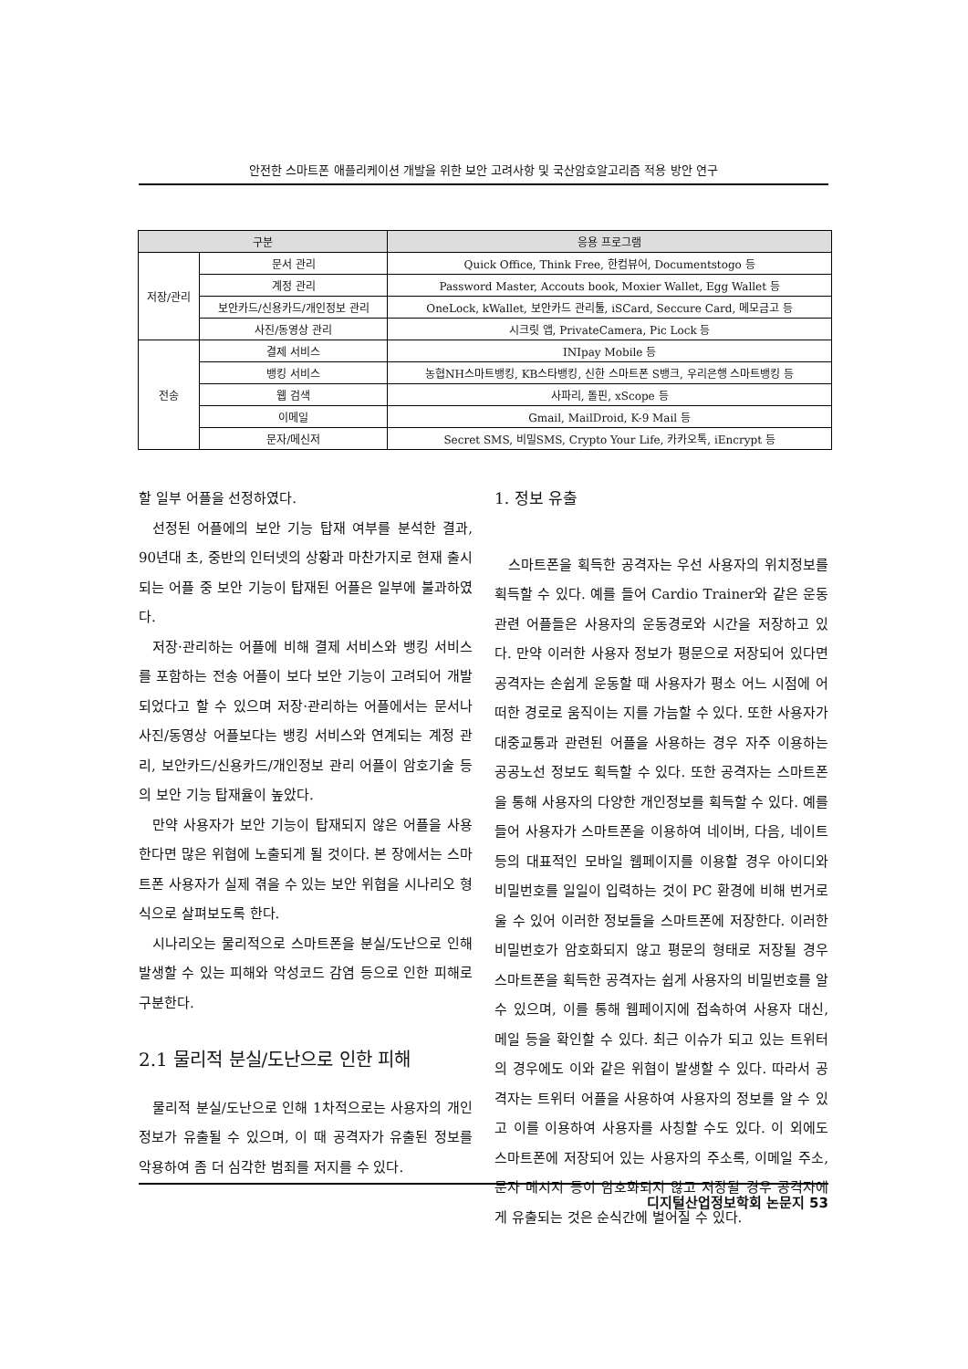안전한 스마트폰 애플리케이션 개발을 위한 보안 고려사항 및 국산암호알고리즘 적용 방안 연구
| 구분 | | 응용 프로그램 |
| --- | --- | --- |
| 저장/관리 | 문서 관리 | Quick Office, Think Free, 한컴뷰어, Documentstogo 등 |
| | 계정 관리 | Password Master, Accouts book, Moxier Wallet, Egg Wallet 등 |
| | 보안카드/신용카드/개인정보 관리 | OneLock, kWallet, 보안카드 관리툴, iSCard, Seccure Card, 메모금고 등 |
| | 사진/동영상 관리 | 시크릿 앱, PrivateCamera, Pic Lock 등 |
| 전송 | 결제 서비스 | INIpay Mobile 등 |
| | 뱅킹 서비스 | 농협NH스마트뱅킹, KB스타뱅킹, 신한 스마트폰 S뱅크, 우리은행 스마트뱅킹 등 |
| | 웹 검색 | 사파리, 돌핀, xScope 등 |
| | 이메일 | Gmail, MailDroid, K-9 Mail 등 |
| | 문자/메신저 | Secret SMS, 비밀SMS, Crypto Your Life, 카카오톡, iEncrypt 등 |
할 일부 어플을 선정하였다.
선정된 어플에의 보안 기능 탑재 여부를 분석한 결과, 90년대 초, 중반의 인터넷의 상황과 마찬가지로 현재 출시되는 어플 중 보안 기능이 탑재된 어플은 일부에 불과하였다.
저장·관리하는 어플에 비해 결제 서비스와 뱅킹 서비스를 포함하는 전송 어플이 보다 보안 기능이 고려되어 개발되었다고 할 수 있으며 저장·관리하는 어플에서는 문서나 사진/동영상 어플보다는 뱅킹 서비스와 연계되는 계정 관리, 보안카드/신용카드/개인정보 관리 어플이 암호기술 등의 보안 기능 탑재율이 높았다.
만약 사용자가 보안 기능이 탑재되지 않은 어플을 사용한다면 많은 위협에 노출되게 될 것이다. 본 장에서는 스마트폰 사용자가 실제 겪을 수 있는 보안 위협을 시나리오 형식으로 살펴보도록 한다.
시나리오는 물리적으로 스마트폰을 분실/도난으로 인해 발생할 수 있는 피해와 악성코드 감염 등으로 인한 피해로 구분한다.
2.1 물리적 분실/도난으로 인한 피해
물리적 분실/도난으로 인해 1차적으로는 사용자의 개인정보가 유출될 수 있으며, 이 때 공격자가 유출된 정보를 악용하여 좀 더 심각한 범죄를 저지를 수 있다.
1. 정보 유출
스마트폰을 획득한 공격자는 우선 사용자의 위치정보를 획득할 수 있다. 예를 들어 Cardio Trainer와 같은 운동 관련 어플들은 사용자의 운동경로와 시간을 저장하고 있다. 만약 이러한 사용자 정보가 평문으로 저장되어 있다면 공격자는 손쉽게 운동할 때 사용자가 평소 어느 시점에 어떠한 경로로 움직이는 지를 가늠할 수 있다. 또한 사용자가 대중교통과 관련된 어플을 사용하는 경우 자주 이용하는 공공노선 정보도 획득할 수 있다. 또한 공격자는 스마트폰을 통해 사용자의 다양한 개인정보를 획득할 수 있다. 예를 들어 사용자가 스마트폰을 이용하여 네이버, 다음, 네이트 등의 대표적인 모바일 웹페이지를 이용할 경우 아이디와 비밀번호를 일일이 입력하는 것이 PC 환경에 비해 번거로울 수 있어 이러한 정보들을 스마트폰에 저장한다. 이러한 비밀번호가 암호화되지 않고 평문의 형태로 저장될 경우 스마트폰을 획득한 공격자는 쉽게 사용자의 비밀번호를 알 수 있으며, 이를 통해 웹페이지에 접속하여 사용자 대신, 메일 등을 확인할 수 있다. 최근 이슈가 되고 있는 트위터의 경우에도 이와 같은 위협이 발생할 수 있다. 따라서 공격자는 트위터 어플을 사용하여 사용자의 정보를 알 수 있고 이를 이용하여 사용자를 사칭할 수도 있다. 이 외에도 스마트폰에 저장되어 있는 사용자의 주소록, 이메일 주소, 문자 메시지 등이 암호화되지 않고 저장될 경우 공격자에게 유출되는 것은 순식간에 벌어질 수 있다.
디지털산업정보학회 논문지 53